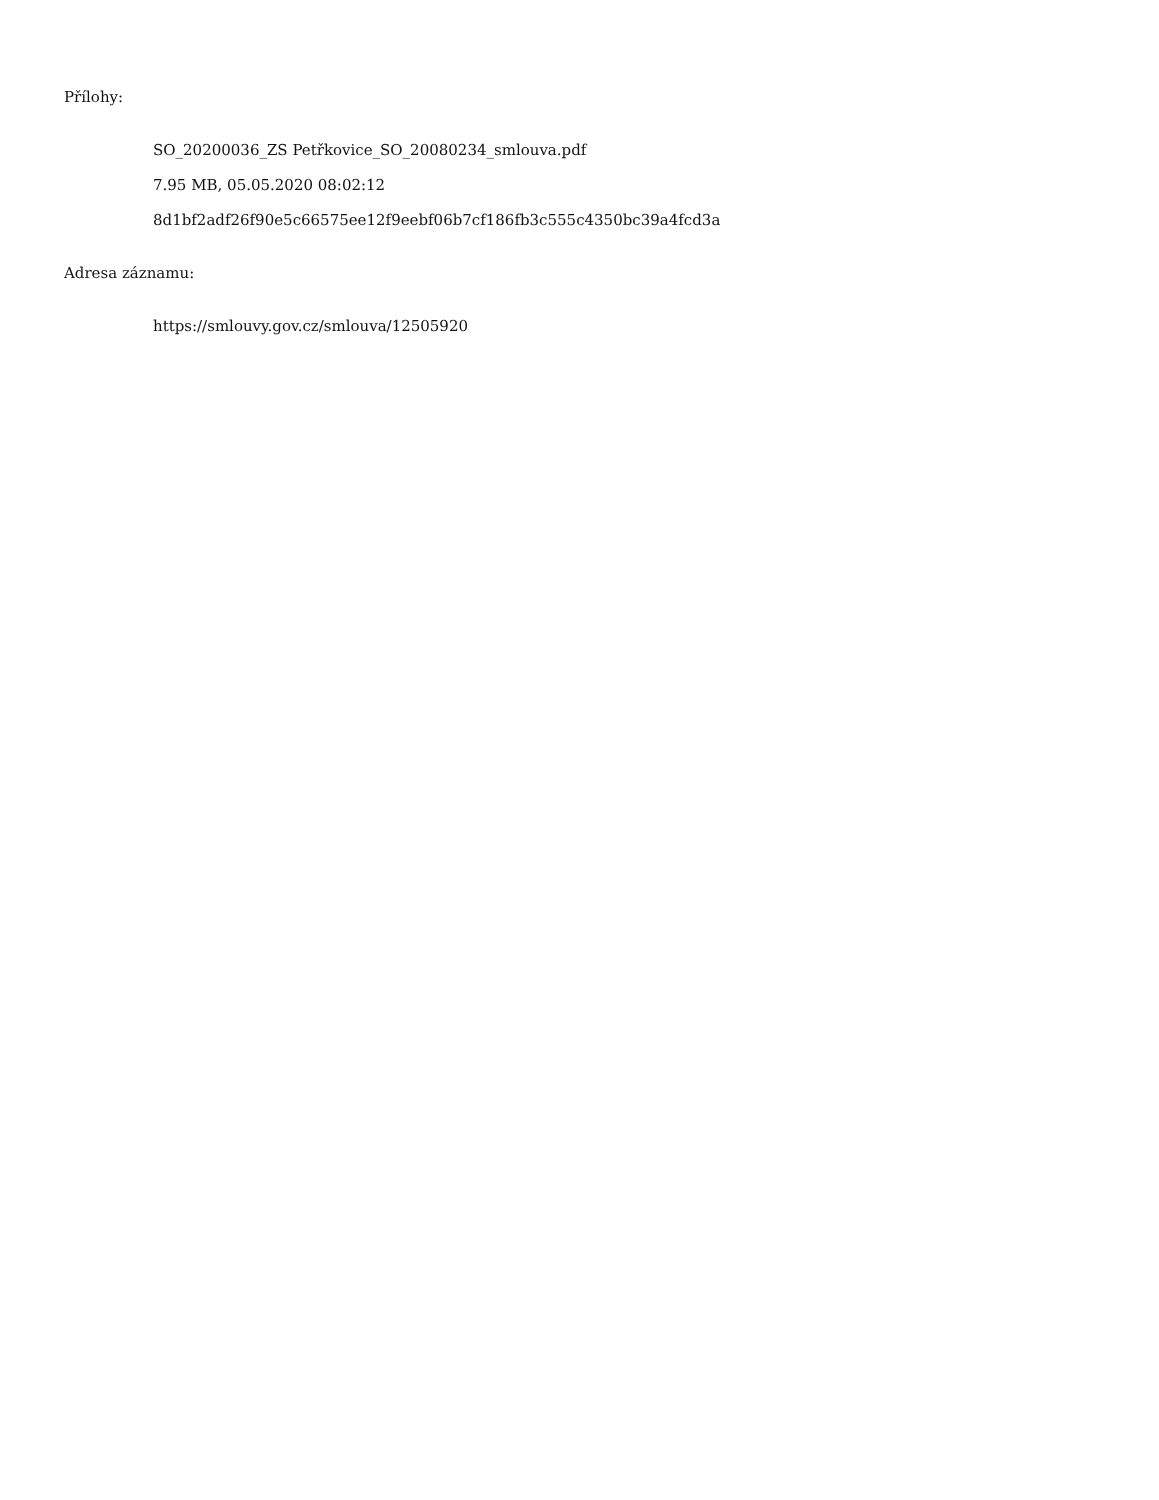Přílohy:
SO_20200036_ZS Petřkovice_SO_20080234_smlouva.pdf
7.95 MB, 05.05.2020 08:02:12
8d1bf2adf26f90e5c66575ee12f9eebf06b7cf186fb3c555c4350bc39a4fcd3a
Adresa záznamu:
https://smlouvy.gov.cz/smlouva/12505920